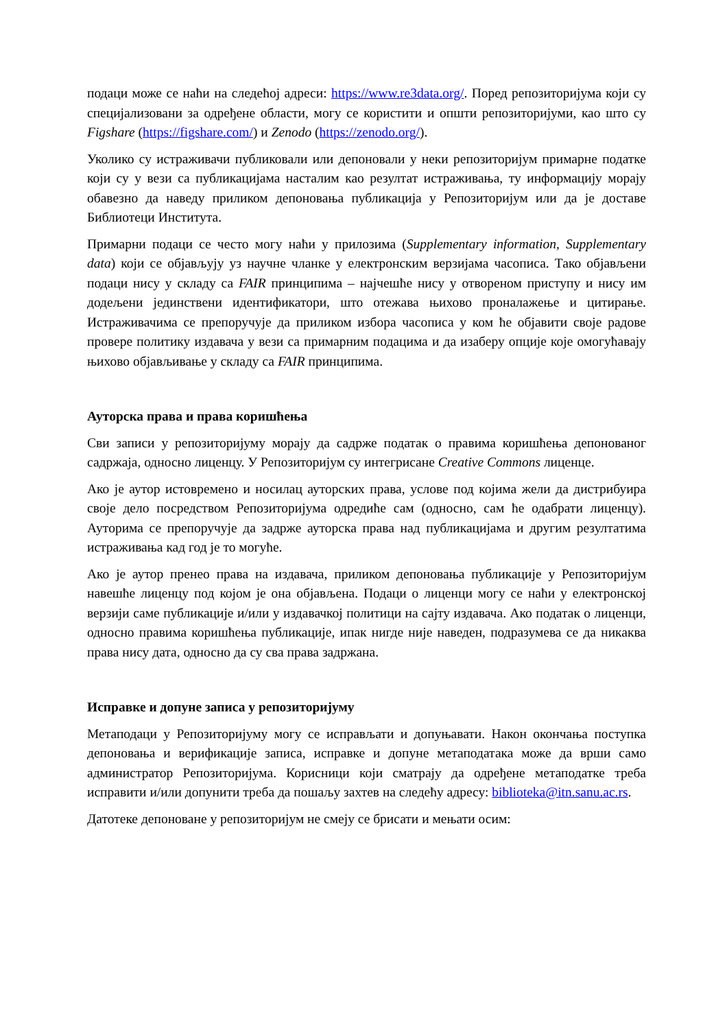подаци може се наћи на следећој адреси: https://www.re3data.org/. Поред репозиторијума који су специјализовани за одређене области, могу се користити и општи репозиторијуми, као што су Figshare (https://figshare.com/) и Zenodo (https://zenodo.org/).
Уколико су истраживачи публиковали или депоновали у неки репозиторијум примарне податке који су у вези са публикацијама насталим као резултат истраживања, ту информацију морају обавезно да наведу приликом депоновања публикација у Репозиторијум или да је доставе Библиотеци Института.
Примарни подаци се често могу наћи у прилозима (Supplementary information, Supplementary data) који се објављују уз научне чланке у електронским верзијама часописа. Тако објављени подаци нису у складу са FAIR принципима – најчешће нису у отвореном приступу и нису им додељени јединствени идентификатори, што отежава њихово проналажење и цитирање. Истраживачима се препоручује да приликом избора часописа у ком ће објавити своје радове провере политику издавача у вези са примарним подацима и да изаберу опције које омогућавају њихово објављивање у складу са FAIR принципима.
Ауторска права и права коришћења
Сви записи у репозиторијуму морају да садрже податак о правима коришћења депонованог садржаја, односно лиценцу. У Репозиторијум су интегрисане Creative Commons лиценце.
Ако је аутор истовремено и носилац ауторских права, услове под којима жели да дистрибуира своје дело посредством Репозиторијума одредиће сам (односно, сам ће одабрати лиценцу). Ауторима се препоручује да задрже ауторска права над публикацијама и другим резултатима истраживања кад год је то могуће.
Ако је аутор пренео права на издавача, приликом депоновања публикације у Репозиторијум навешће лиценцу под којом је она објављена. Подаци о лиценци могу се наћи у електронској верзији саме публикације и/или у издавачкој политици на сајту издавача. Ако податак о лиценци, односно правима коришћења публикације, ипак нигде није наведен, подразумева се да никаква права нису дата, односно да су сва права задржана.
Исправке и допуне записа у репозиторијуму
Метаподаци у Репозиторијуму могу се исправљати и допуњавати. Након окончања поступка депоновања и верификације записа, исправке и допуне метаподатака може да врши само администратор Репозиторијума. Корисници који сматрају да одређене метаподатке треба исправити и/или допунити треба да пошаљу захтев на следећу адресу: biblioteka@itn.sanu.ac.rs.
Датотеке депоноване у репозиторијум не смеју се брисати и мењати осим: